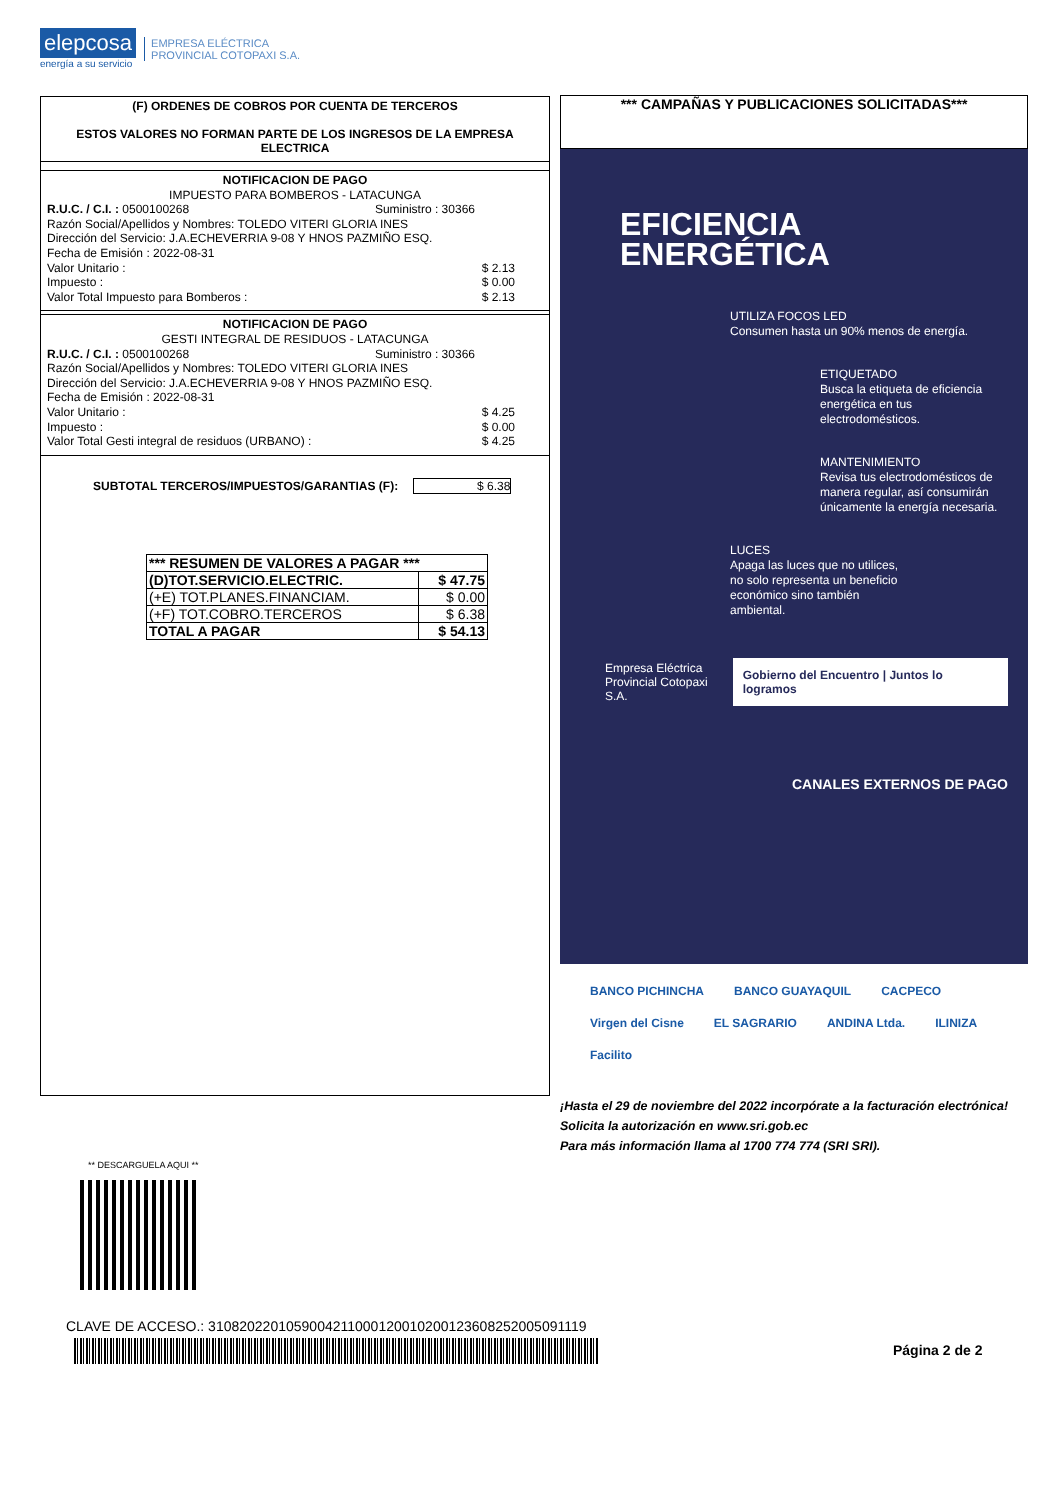elepcosa
energía a su servicio
EMPRESA ELÉCTRICA
PROVINCIAL COTOPAXI S.A.
(F) ORDENES DE COBROS POR CUENTA DE TERCEROS
ESTOS VALORES NO FORMAN PARTE DE LOS INGRESOS DE LA EMPRESA
ELECTRICA
NOTIFICACION DE PAGO
IMPUESTO PARA BOMBEROS - LATACUNGA
R.U.C. / C.I. : 0500100268 Suministro : 30366
Razón Social/Apellidos y Nombres: TOLEDO VITERI GLORIA INES
Dirección del Servicio: J.A.ECHEVERRIA 9-08 Y HNOS PAZMIÑO ESQ.
Fecha de Emisión : 2022-08-31
Valor Unitario : $ 2.13
Impuesto : $ 0.00
Valor Total Impuesto para Bomberos : $ 2.13
NOTIFICACION DE PAGO
GESTI INTEGRAL DE RESIDUOS - LATACUNGA
R.U.C. / C.I. : 0500100268 Suministro : 30366
Razón Social/Apellidos y Nombres: TOLEDO VITERI GLORIA INES
Dirección del Servicio: J.A.ECHEVERRIA 9-08 Y HNOS PAZMIÑO ESQ.
Fecha de Emisión : 2022-08-31
Valor Unitario : $ 4.25
Impuesto : $ 0.00
Valor Total Gesti integral de residuos (URBANO) : $ 4.25
SUBTOTAL TERCEROS/IMPUESTOS/GARANTIAS (F): $ 6.38
| *** RESUMEN DE VALORES A PAGAR *** | |
| --- | --- |
| (D)TOT.SERVICIO.ELECTRIC. | $ 47.75 |
| (+E) TOT.PLANES.FINANCIAM. | $ 0.00 |
| (+F) TOT.COBRO.TERCEROS | $ 6.38 |
| TOTAL A PAGAR | $ 54.13 |
*** CAMPAÑAS Y PUBLICACIONES SOLICITADAS***
EFICIENCIA
ENERGÉTICA
UTILIZA FOCOS LED
Consumen hasta un 90% menos de energía.
ETIQUETADO
Busca la etiqueta de eficiencia energética en tus electrodomésticos.
MANTENIMIENTO
Revisa tus electrodomésticos de manera regular, así consumirán únicamente la energía necesaria.
LUCES
Apaga las luces que no utilices, no solo representa un beneficio económico sino también ambiental.
Empresa Eléctrica
Provincial Cotopaxi S.A. Gobierno del Encuentro | Juntos lo logramos
CANALES EXTERNOS DE PAGO
BANCO PICHINCHA BANCO GUAYAQUIL CACPECO Virgen del Cisne EL SAGRARIO ANDINA Ltda. ILINIZA Facilito
¡Hasta el 29 de noviembre del 2022 incorpórate a la facturación electrónica!
Solicita la autorización en www.sri.gob.ec
Para más información llama al 1700 774 774 (SRI SRI).
** DESCARGUELA AQUI **
CLAVE DE ACCESO.: 3108202201059004211000120010200123608252005091119
Página 2 de 2